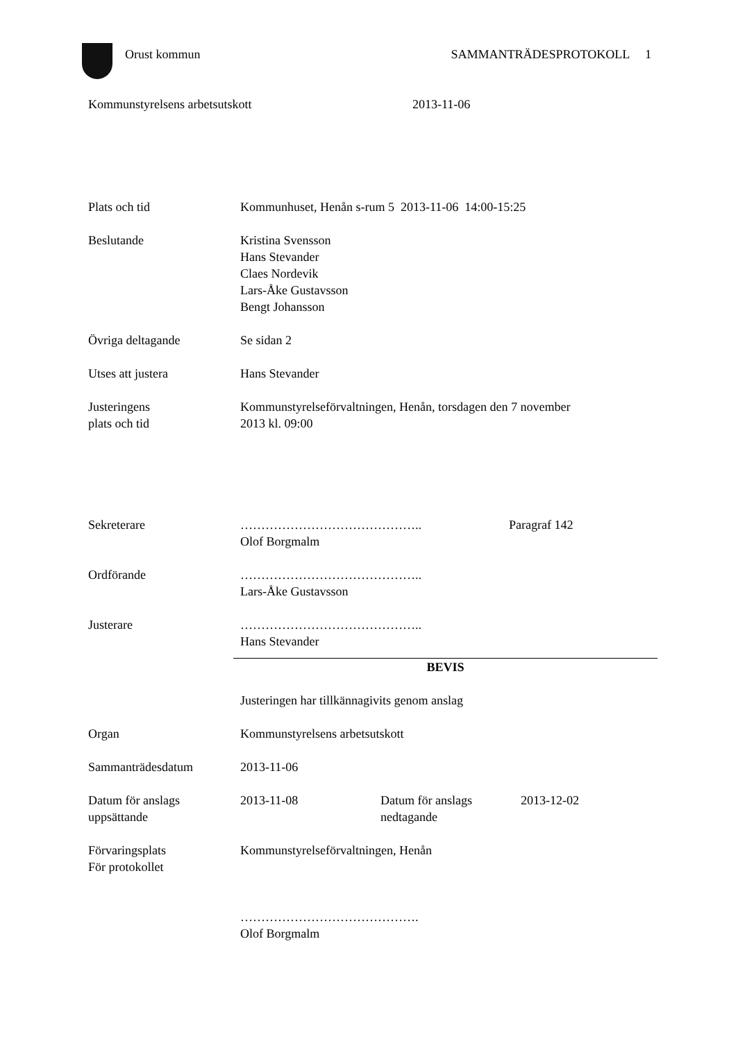Orust kommun SAMMANTRÄDESPROTOKOLL 1
Kommunstyrelsens arbetsutskott 2013-11-06
Plats och tid Kommunhuset, Henån s-rum 5 2013-11-06 14:00-15:25
Beslutande Kristina Svensson
Hans Stevander
Claes Nordevik
Lars-Åke Gustavsson
Bengt Johansson
Övriga deltagande Se sidan 2
Utses att justera Hans Stevander
Justeringens
plats och tid
Kommunstyrelseförvaltningen, Henån, torsdagen den 7 november
2013 kl. 09:00
Sekreterare ……………………………………..
Olof Borgmalm
Paragraf 142
Ordförande ……………………………………..
Lars-Åke Gustavsson
Justerare ……………………………………..
Hans Stevander
BEVIS
Justeringen har tillkännagivits genom anslag
Organ Kommunstyrelsens arbetsutskott
Sammanträdesdatum 2013-11-06
Datum för anslags
uppsättande
2013-11-08 Datum för anslags
nedtagande
2013-12-02
Förvaringsplats
För protokollet
Kommunstyrelseförvaltningen, Henån
…………………………………….
Olof Borgmalm